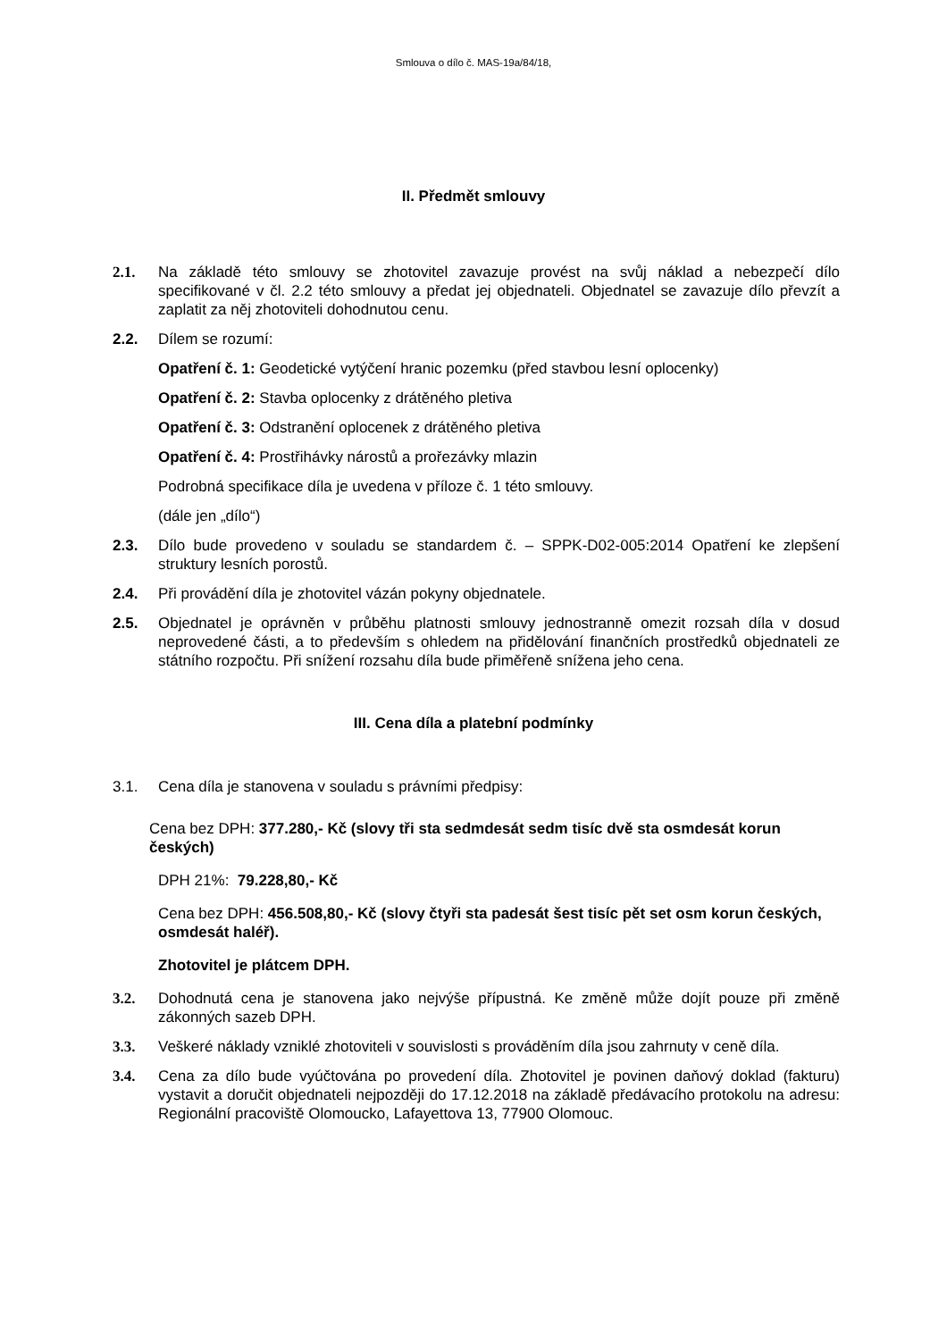Smlouva o dílo č. MAS-19a/84/18,
II. Předmět smlouvy
2.1. Na základě této smlouvy se zhotovitel zavazuje provést na svůj náklad a nebezpečí dílo specifikované v čl. 2.2 této smlouvy a předat jej objednateli. Objednatel se zavazuje dílo převzít a zaplatit za něj zhotoviteli dohodnutou cenu.
2.2. Dílem se rozumí:
Opatření č. 1: Geodetické vytýčení hranic pozemku (před stavbou lesní oplocenky)
Opatření č. 2: Stavba oplocenky z drátěného pletiva
Opatření č. 3: Odstranění oplocenek z drátěného pletiva
Opatření č. 4: Prostřihávky nárostů a prořezávky mlazin
Podrobná specifikace díla je uvedena v příloze č. 1 této smlouvy.
(dále jen „dílo“)
2.3. Dílo bude provedeno v souladu se standardem č. – SPPK-D02-005:2014 Opatření ke zlepšení struktury lesních porostů.
2.4. Při provádění díla je zhotovitel vázán pokyny objednatele.
2.5. Objednatel je oprávněn v průběhu platnosti smlouvy jednostranně omezit rozsah díla v dosud neprovedené části, a to především s ohledem na přidělování finančních prostředků objednateli ze státního rozpočtu. Při snížení rozsahu díla bude přiměřeně snížena jeho cena.
III. Cena díla a platební podmínky
3.1. Cena díla je stanovena v souladu s právními předpisy:
Cena bez DPH: 377.280,- Kč (slovy tři sta sedmdesát sedm tisíc dvě sta osmdesát korun českých)
DPH 21%: 79.228,80,- Kč
Cena bez DPH: 456.508,80,- Kč (slovy čtyři sta padesát šest tisíc pět set osm korun českých, osmdesát haléř).
Zhotovitel je plátcem DPH.
3.2. Dohodnutá cena je stanovena jako nejvýše přípustná. Ke změně může dojít pouze při změně zákonných sazeb DPH.
3.3. Veškeré náklady vzniklé zhotoviteli v souvislosti s prováděním díla jsou zahrnuty v ceně díla.
3.4. Cena za dílo bude vyúčtována po provedení díla. Zhotovitel je povinen daňový doklad (fakturu) vystavit a doručit objednateli nejpozději do 17.12.2018 na základě předávacího protokolu na adresu: Regionální pracoviště Olomoucko, Lafayettova 13, 77900 Olomouc.